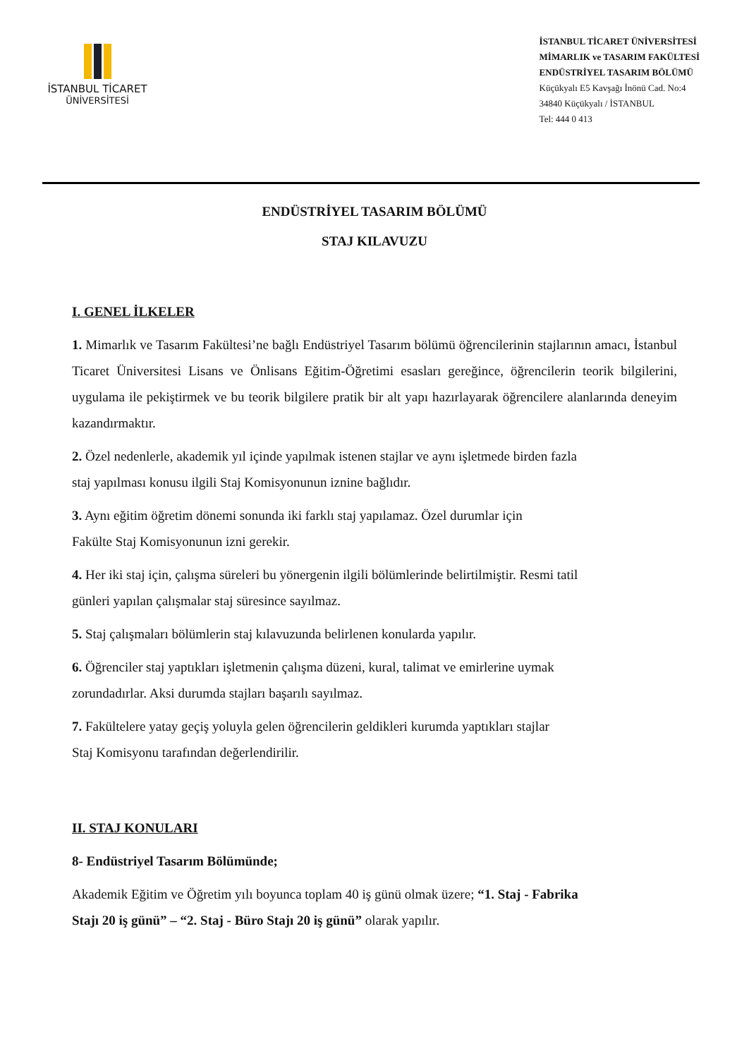İSTANBUL TİCARET
ÜNİVERSİTESİ
İSTANBUL TİCARET ÜNİVERSİTESİ
MİMARLIK ve TASARIM FAKÜLTESİ
ENDÜSTRİYEL TASARIM BÖLÜMÜ
Küçükyalı E5 Kavşağı İnönü Cad. No:4
34840 Küçükyalı / İSTANBUL
Tel: 444 0 413
ENDÜSTRİYEL TASARIM BÖLÜMÜ
STAJ KILAVUZU
I. GENEL İLKELER
1. Mimarlık ve Tasarım Fakültesi’ne bağlı Endüstriyel Tasarım bölümü öğrencilerinin stajlarının amacı, İstanbul Ticaret Üniversitesi Lisans ve Önlisans Eğitim-Öğretimi esasları gereğince, öğrencilerin teorik bilgilerini, uygulama ile pekiştirmek ve bu teorik bilgilere pratik bir alt yapı hazırlayarak öğrencilere alanlarında deneyim kazandırmaktır.
2. Özel nedenlerle, akademik yıl içinde yapılmak istenen stajlar ve aynı işletmede birden fazla
staj yapılması konusu ilgili Staj Komisyonunun iznine bağlıdır.
3. Aynı eğitim öğretim dönemi sonunda iki farklı staj yapılamaz. Özel durumlar için
Fakülte Staj Komisyonunun izni gerekir.
4. Her iki staj için, çalışma süreleri bu yönergenin ilgili bölümlerinde belirtilmiştir. Resmi tatil
günleri yapılan çalışmalar staj süresince sayılmaz.
5. Staj çalışmaları bölümlerin staj kılavuzunda belirlenen konularda yapılır.
6. Öğrenciler staj yaptıkları işletmenin çalışma düzeni, kural, talimat ve emirlerine uymak
zorundadırlar. Aksi durumda stajları başarılı sayılmaz.
7. Fakültelere yatay geçiş yoluyla gelen öğrencilerin geldikleri kurumda yaptıkları stajlar
Staj Komisyonu tarafından değerlendirilir.
II. STAJ KONULARI
8- Endüstriyel Tasarım Bölümünde;
Akademik Eğitim ve Öğretim yılı boyunca toplam 40 iş günü olmak üzere; “1. Staj - Fabrika
Stajı 20 iş günü” – “2. Staj - Büro Stajı 20 iş günü” olarak yapılır.